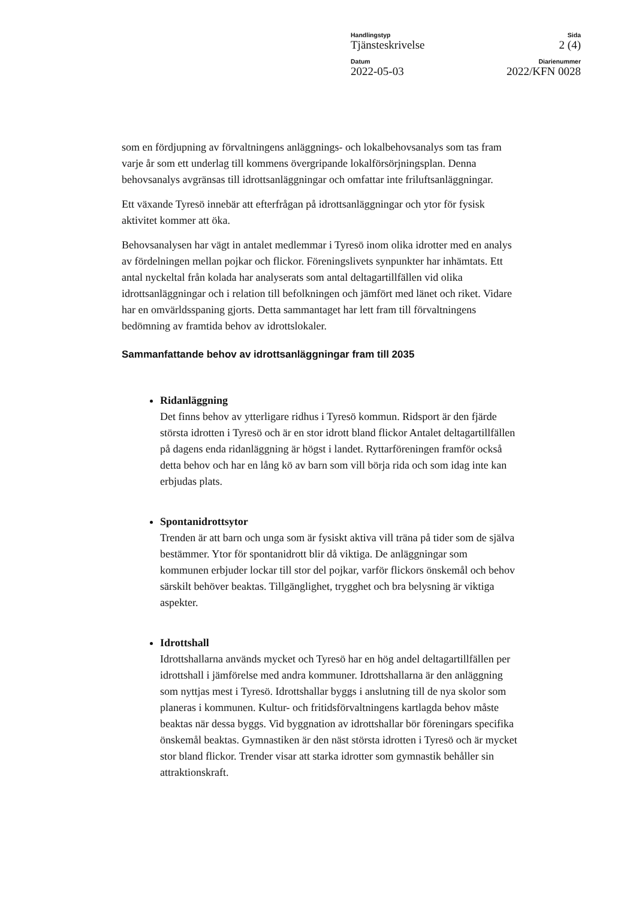Handlingstyp Sida
Tjänsteskrivelse 2 (4)
Datum Diarienummer
2022-05-03 2022/KFN 0028
som en fördjupning av förvaltningens anläggnings- och lokalbehovsanalys som tas fram varje år som ett underlag till kommens övergripande lokalförsörjningsplan. Denna behovsanalys avgränsas till idrottsanläggningar och omfattar inte friluftsanläggningar.
Ett växande Tyresö innebär att efterfrågan på idrottsanläggningar och ytor för fysisk aktivitet kommer att öka.
Behovsanalysen har vägt in antalet medlemmar i Tyresö inom olika idrotter med en analys av fördelningen mellan pojkar och flickor. Föreningslivets synpunkter har inhämtats. Ett antal nyckeltal från kolada har analyserats som antal deltagartillfällen vid olika idrottsanläggningar och i relation till befolkningen och jämfört med länet och riket. Vidare har en omvärldsspaning gjorts. Detta sammantaget har lett fram till förvaltningens bedömning av framtida behov av idrottslokaler.
Sammanfattande behov av idrottsanläggningar fram till 2035
Ridanläggning
Det finns behov av ytterligare ridhus i Tyresö kommun. Ridsport är den fjärde största idrotten i Tyresö och är en stor idrott bland flickor Antalet deltagartillfällen på dagens enda ridanläggning är högst i landet. Ryttarföreningen framför också detta behov och har en lång kö av barn som vill börja rida och som idag inte kan erbjudas plats.
Spontanidrottsytor
Trenden är att barn och unga som är fysiskt aktiva vill träna på tider som de själva bestämmer. Ytor för spontanidrott blir då viktiga. De anläggningar som kommunen erbjuder lockar till stor del pojkar, varför flickors önskemål och behov särskilt behöver beaktas. Tillgänglighet, trygghet och bra belysning är viktiga aspekter.
Idrottshall
Idrottshallarna används mycket och Tyresö har en hög andel deltagartillfällen per idrottshall i jämförelse med andra kommuner. Idrottshallarna är den anläggning som nyttjas mest i Tyresö. Idrottshallar byggs i anslutning till de nya skolor som planeras i kommunen. Kultur- och fritidsförvaltningens kartlagda behov måste beaktas när dessa byggs. Vid byggnation av idrottshallar bör föreningars specifika önskemål beaktas. Gymnastiken är den näst största idrotten i Tyresö och är mycket stor bland flickor. Trender visar att starka idrotter som gymnastik behåller sin attraktionskraft.